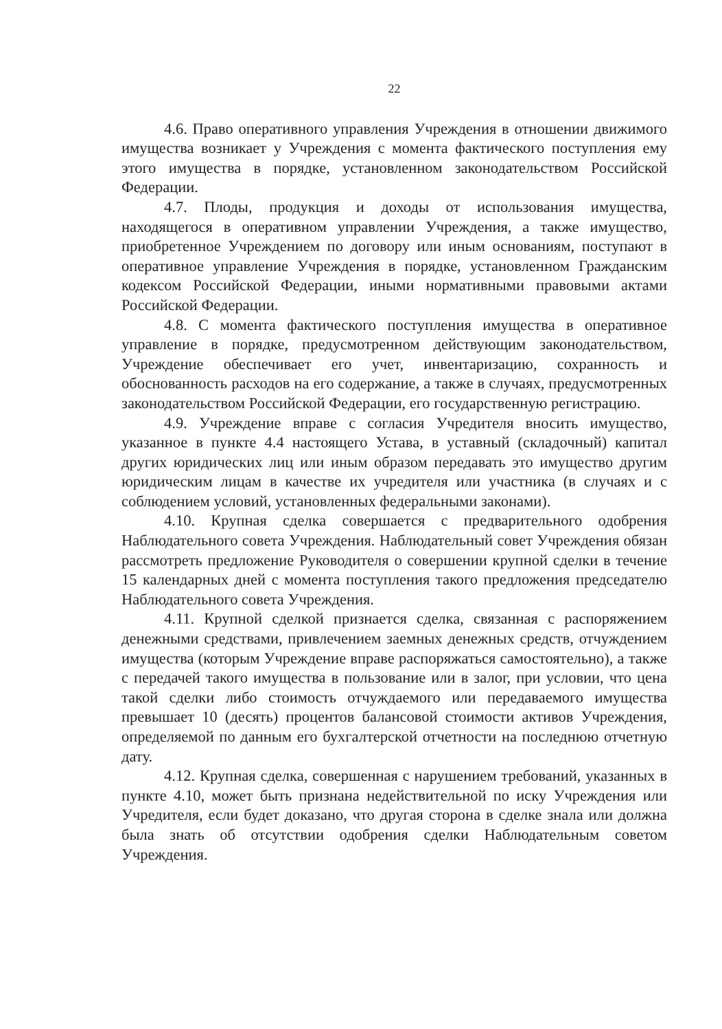22
4.6. Право оперативного управления Учреждения в отношении движимого имущества возникает у Учреждения с момента фактического поступления ему этого имущества в порядке, установленном законодательством Российской Федерации.
4.7. Плоды, продукция и доходы от использования имущества, находящегося в оперативном управлении Учреждения, а также имущество, приобретенное Учреждением по договору или иным основаниям, поступают в оперативное управление Учреждения в порядке, установленном Гражданским кодексом Российской Федерации, иными нормативными правовыми актами Российской Федерации.
4.8. С момента фактического поступления имущества в оперативное управление в порядке, предусмотренном действующим законодательством, Учреждение обеспечивает его учет, инвентаризацию, сохранность и обоснованность расходов на его содержание, а также в случаях, предусмотренных законодательством Российской Федерации, его государственную регистрацию.
4.9. Учреждение вправе с согласия Учредителя вносить имущество, указанное в пункте 4.4 настоящего Устава, в уставный (складочный) капитал других юридических лиц или иным образом передавать это имущество другим юридическим лицам в качестве их учредителя или участника (в случаях и с соблюдением условий, установленных федеральными законами).
4.10. Крупная сделка совершается с предварительного одобрения Наблюдательного совета Учреждения. Наблюдательный совет Учреждения обязан рассмотреть предложение Руководителя о совершении крупной сделки в течение 15 календарных дней с момента поступления такого предложения председателю Наблюдательного совета Учреждения.
4.11. Крупной сделкой признается сделка, связанная с распоряжением денежными средствами, привлечением заемных денежных средств, отчуждением имущества (которым Учреждение вправе распоряжаться самостоятельно), а также с передачей такого имущества в пользование или в залог, при условии, что цена такой сделки либо стоимость отчуждаемого или передаваемого имущества превышает 10 (десять) процентов балансовой стоимости активов Учреждения, определяемой по данным его бухгалтерской отчетности на последнюю отчетную дату.
4.12. Крупная сделка, совершенная с нарушением требований, указанных в пункте 4.10, может быть признана недействительной по иску Учреждения или Учредителя, если будет доказано, что другая сторона в сделке знала или должна была знать об отсутствии одобрения сделки Наблюдательным советом Учреждения.